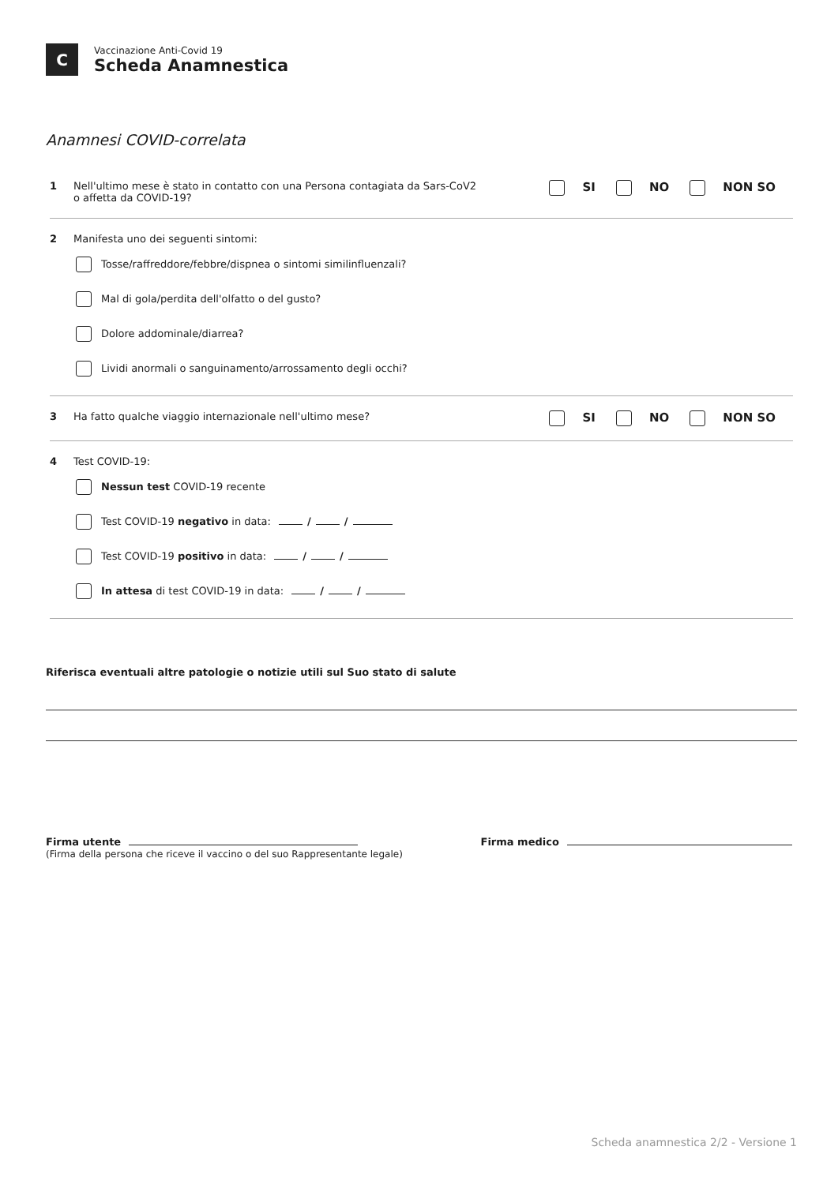C
Vaccinazione Anti-Covid 19
Scheda Anamnestica
Anamnesi COVID-correlata
1 Nell'ultimo mese è stato in contatto con una Persona contagiata da Sars-CoV2
o affetta da COVID-19?
SI NO NON SO
2 Manifesta uno dei seguenti sintomi:
Tosse/raffreddore/febbre/dispnea o sintomi similinfluenzali?
Mal di gola/perdita dell'olfatto o del gusto?
Dolore addominale/diarrea?
Lividi anormali o sanguinamento/arrossamento degli occhi?
3 Ha fatto qualche viaggio internazionale nell'ultimo mese?
SI NO NON SO
4 Test COVID-19:
Nessun test COVID-19 recente
Test COVID-19 negativo in data: / /
Test COVID-19 positivo in data: / /
In attesa di test COVID-19 in data: / /
Riferisca eventuali altre patologie o notizie utili sul Suo stato di salute
Firma utente
(Firma della persona che riceve il vaccino o del suo Rappresentante legale)
Firma medico
Scheda anamnestica 2/2 - Versione 1